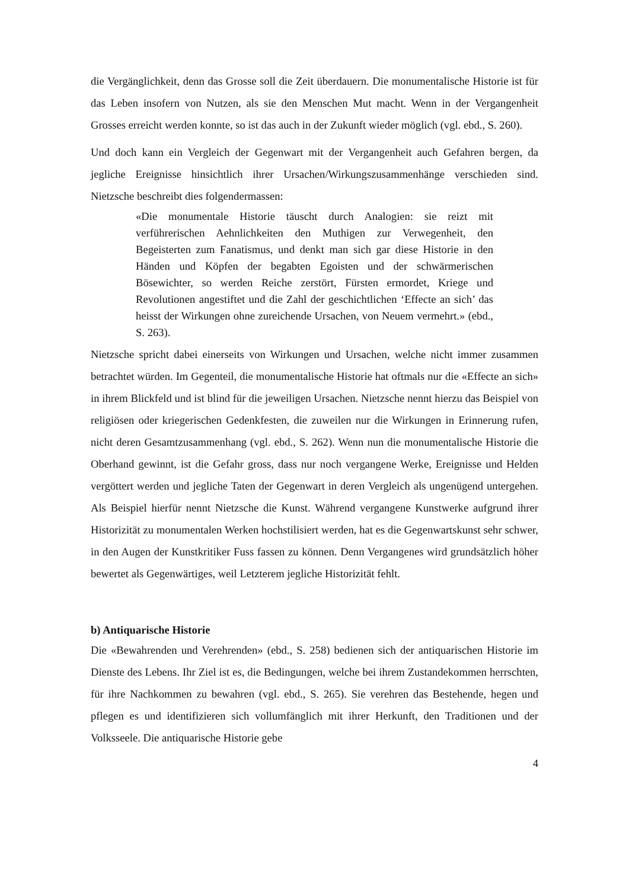die Vergänglichkeit, denn das Grosse soll die Zeit überdauern. Die monumentalische Historie ist für das Leben insofern von Nutzen, als sie den Menschen Mut macht. Wenn in der Vergangenheit Grosses erreicht werden konnte, so ist das auch in der Zukunft wieder möglich (vgl. ebd., S. 260).
Und doch kann ein Vergleich der Gegenwart mit der Vergangenheit auch Gefahren bergen, da jegliche Ereignisse hinsichtlich ihrer Ursachen/Wirkungszusammenhänge verschieden sind. Nietzsche beschreibt dies folgendermassen:
«Die monumentale Historie täuscht durch Analogien: sie reizt mit verführerischen Aehnlichkeiten den Muthigen zur Verwegenheit, den Begeisterten zum Fanatismus, und denkt man sich gar diese Historie in den Händen und Köpfen der begabten Egoisten und der schwärmerischen Bösewichter, so werden Reiche zerstört, Fürsten ermordet, Kriege und Revolutionen angestiftet und die Zahl der geschichtlichen ‘Effecte an sich’ das heisst der Wirkungen ohne zureichende Ursachen, von Neuem vermehrt.» (ebd., S. 263).
Nietzsche spricht dabei einerseits von Wirkungen und Ursachen, welche nicht immer zusammen betrachtet würden. Im Gegenteil, die monumentalische Historie hat oftmals nur die «Effecte an sich» in ihrem Blickfeld und ist blind für die jeweiligen Ursachen. Nietzsche nennt hierzu das Beispiel von religiösen oder kriegerischen Gedenkfesten, die zuweilen nur die Wirkungen in Erinnerung rufen, nicht deren Gesamtzusammenhang (vgl. ebd., S. 262). Wenn nun die monumentalische Historie die Oberhand gewinnt, ist die Gefahr gross, dass nur noch vergangene Werke, Ereignisse und Helden vergöttert werden und jegliche Taten der Gegenwart in deren Vergleich als ungenügend untergehen. Als Beispiel hierfür nennt Nietzsche die Kunst. Während vergangene Kunstwerke aufgrund ihrer Historizität zu monumentalen Werken hochstilisiert werden, hat es die Gegenwartskunst sehr schwer, in den Augen der Kunstkritiker Fuss fassen zu können. Denn Vergangenes wird grundsätzlich höher bewertet als Gegenwärtiges, weil Letzterem jegliche Historizität fehlt.
b) Antiquarische Historie
Die «Bewahrenden und Verehrenden» (ebd., S. 258) bedienen sich der antiquarischen Historie im Dienste des Lebens. Ihr Ziel ist es, die Bedingungen, welche bei ihrem Zustandekommen herrschten, für ihre Nachkommen zu bewahren (vgl. ebd., S. 265). Sie verehren das Bestehende, hegen und pflegen es und identifizieren sich vollumfänglich mit ihrer Herkunft, den Traditionen und der Volksseele. Die antiquarische Historie gebe
4